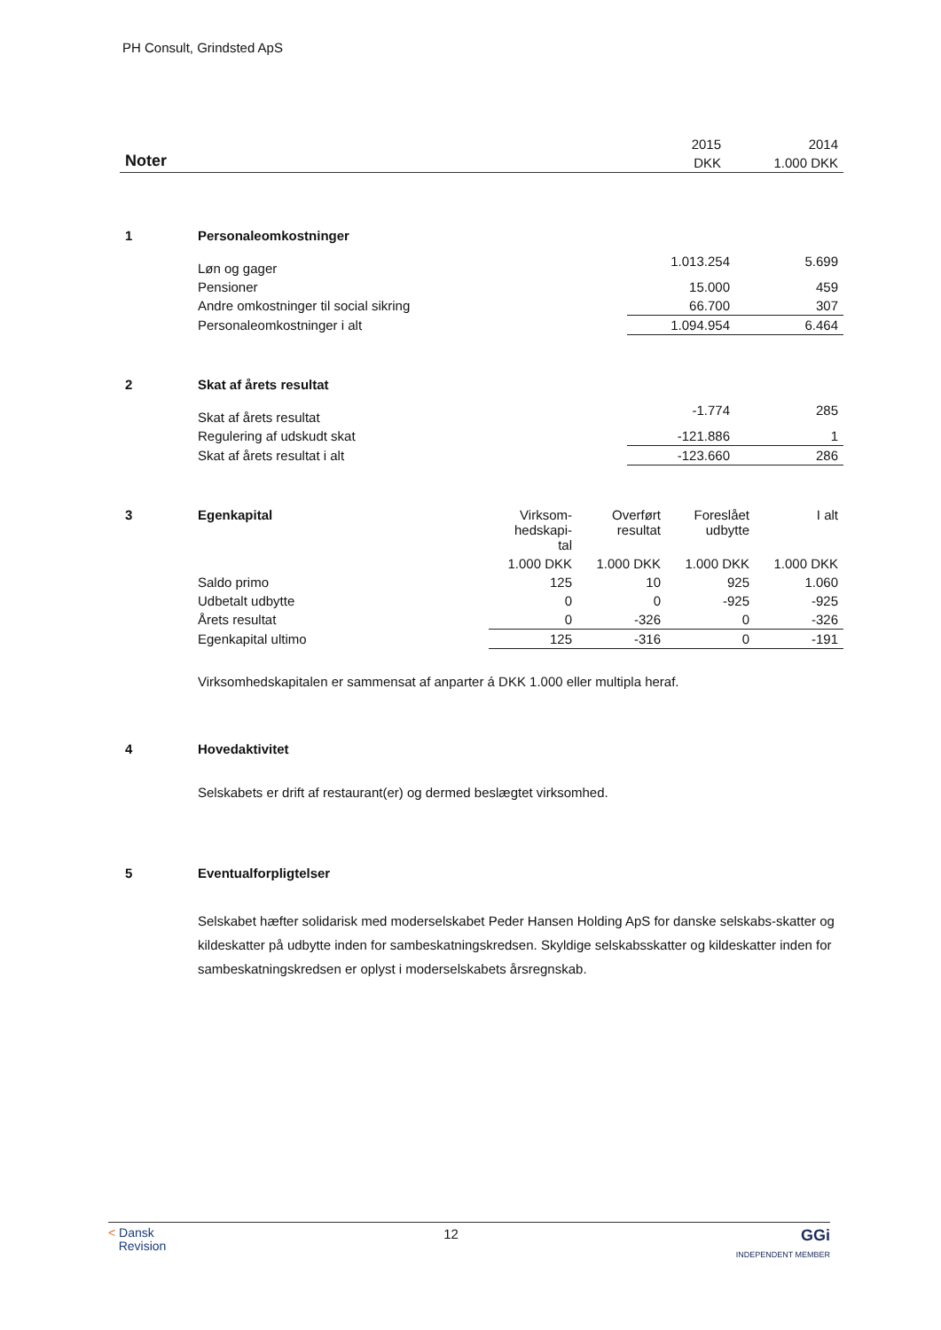PH Consult, Grindsted ApS
| Noter | 2015 | 2014 |
| --- | --- | --- |
| | DKK | 1.000 DKK |
| 1 | Personaleomkostninger | | |
| | Løn og gager | 1.013.254 | 5.699 |
| | Pensioner | 15.000 | 459 |
| | Andre omkostninger til social sikring | 66.700 | 307 |
| | Personaleomkostninger i alt | 1.094.954 | 6.464 |
| 2 | Skat af årets resultat | | |
| | Skat af årets resultat | -1.774 | 285 |
| | Regulering af udskudt skat | -121.886 | 1 |
| | Skat af årets resultat i alt | -123.660 | 286 |
| 3 | Egenkapital | Virksom- hedskapi- tal | Overført resultat | Foreslået udbytte | I alt |
| | | 1.000 DKK | 1.000 DKK | 1.000 DKK | 1.000 DKK |
| | Saldo primo | 125 | 10 | 925 | 1.060 |
| | Udbetalt udbytte | 0 | 0 | -925 | -925 |
| | Årets resultat | 0 | -326 | 0 | -326 |
| | Egenkapital ultimo | 125 | -316 | 0 | -191 |
| | Virksomhedskapitalen er sammensat af anparter á DKK 1.000 eller multipla heraf. | | | | |
| 4 | Hovedaktivitet |
| | Selskabets er drift af restaurant(er) og dermed beslægtet virksomhed. |
| 5 | Eventualforpligtelser |
| | Selskabet hæfter solidarisk med moderselskabet Peder Hansen Holding ApS for danske selskabs-skatter og kildeskatter på udbytte inden for sambeskatningskredsen. Skyldige selskabsskatter og kildeskatter inden for sambeskatningskredsen er oplyst i moderselskabets årsregnskab. |
< Dansk
Revision
12
GGi
INDEPENDENT MEMBER